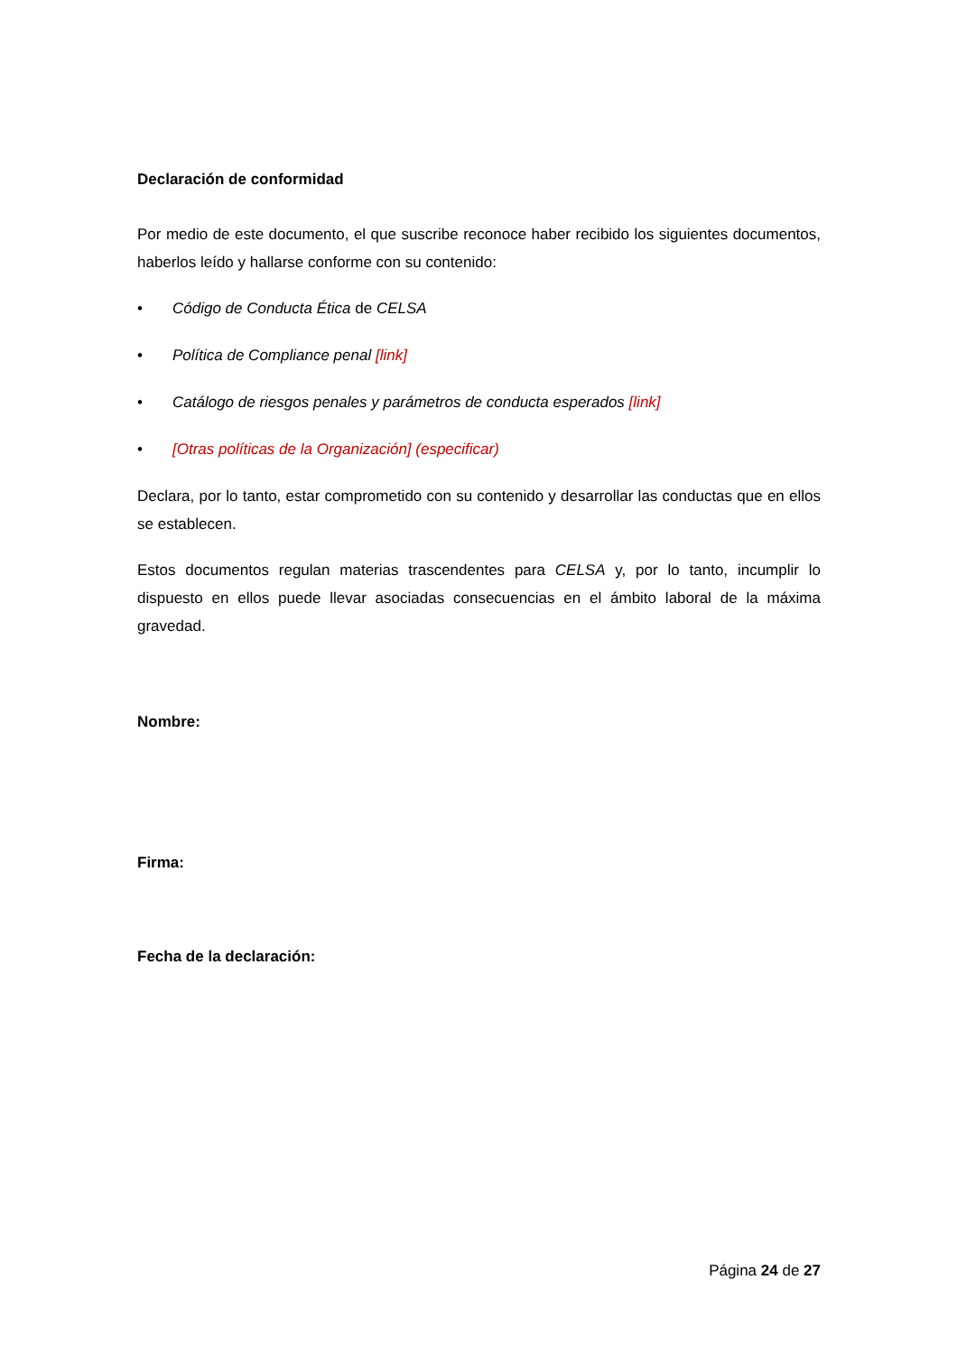Declaración de conformidad
Por medio de este documento, el que suscribe reconoce haber recibido los siguientes documentos, haberlos leído y hallarse conforme con su contenido:
• Código de Conducta Ética de CELSA
• Política de Compliance penal [link]
• Catálogo de riesgos penales y parámetros de conducta esperados [link]
• [Otras políticas de la Organización] (especificar)
Declara, por lo tanto, estar comprometido con su contenido y desarrollar las conductas que en ellos se establecen.
Estos documentos regulan materias trascendentes para CELSA y, por lo tanto, incumplir lo dispuesto en ellos puede llevar asociadas consecuencias en el ámbito laboral de la máxima gravedad.
Nombre:
Firma:
Fecha de la declaración:
Página 24 de 27